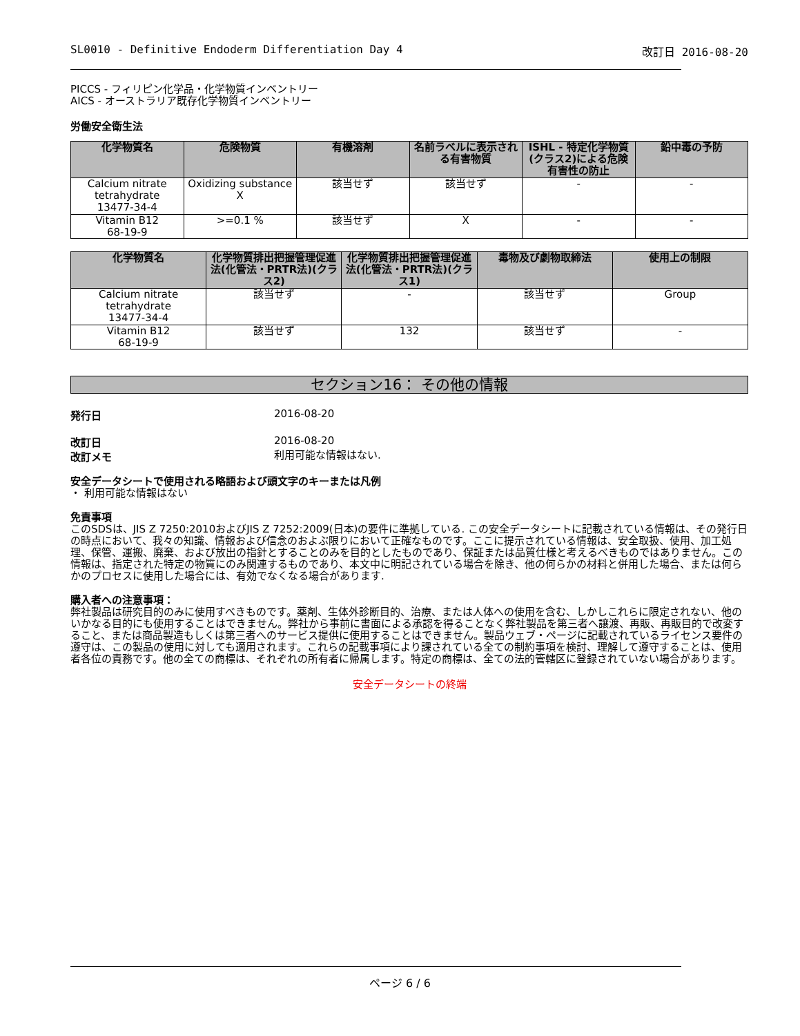SL0010 - Definitive Endoderm Differentiation Day 4 改訂日 2016-08-20
PICCS - フィリピン化学品・化学物質インベントリー
AICS - オーストラリア既存化学物質インベントリー
労働安全衛生法
| 化学物質名 | 危険物質 | 有機溶剤 | 名前ラベルに表示される有害物質 | ISHL - 特定化学物質(クラス2)による危険有害性の防止 | 鉛中毒の予防 |
| --- | --- | --- | --- | --- | --- |
| Calcium nitrate tetrahydrate 13477-34-4 | Oxidizing substance X | 該当せず | 該当せず | - | - |
| Vitamin B12 68-19-9 | >=0.1 % | 該当せず | X | - | - |
| 化学物質名 | 化学物質排出把握管理促進法(化管法・PRTR法)(クラス2) | 化学物質排出把握管理促進法(化管法・PRTR法)(クラス1) | 毒物及び劇物取締法 | 使用上の制限 |
| --- | --- | --- | --- | --- |
| Calcium nitrate tetrahydrate 13477-34-4 | 該当せず | - | 該当せず | Group |
| Vitamin B12 68-19-9 | 該当せず | 132 | 該当せず | - |
セクション16： その他の情報
発行日 2016-08-20
改訂日
改訂メモ
2016-08-20
利用可能な情報はない.
安全データシートで使用される略語および頭文字のキーまたは凡例
・ 利用可能な情報はない
免責事項
このSDSは、JIS Z 7250:2010およびJIS Z 7252:2009(日本)の要件に準拠している. この安全データシートに記載されている情報は、その発行日の時点において、我々の知識、情報および信念のおよぶ限りにおいて正確なものです。ここに提示されている情報は、安全取扱、使用、加工処理、保管、運搬、廃棄、および放出の指針とすることのみを目的としたものであり、保証または品質仕様と考えるべきものではありません。この情報は、指定された特定の物質にのみ関連するものであり、本文中に明記されている場合を除き、他の何らかの材料と併用した場合、または何らかのプロセスに使用した場合には、有効でなくなる場合があります.
購入者への注意事項：
弊社製品は研究目的のみに使用すべきものです。薬剤、生体外診断目的、治療、または人体への使用を含む、しかしこれらに限定されない、他のいかなる目的にも使用することはできません。弊社から事前に書面による承認を得ることなく弊社製品を第三者へ譲渡、再販、再販目的で改変すること、または商品製造もしくは第三者へのサービス提供に使用することはできません。製品ウェブ・ページに記載されているライセンス要件の遵守は、この製品の使用に対しても適用されます。これらの記載事項により課されている全ての制約事項を検討、理解して遵守することは、使用者各位の責務です。他の全ての商標は、それぞれの所有者に帰属します。特定の商標は、全ての法的管轄区に登録されていない場合があります。
安全データシートの終端
ページ 6 / 6